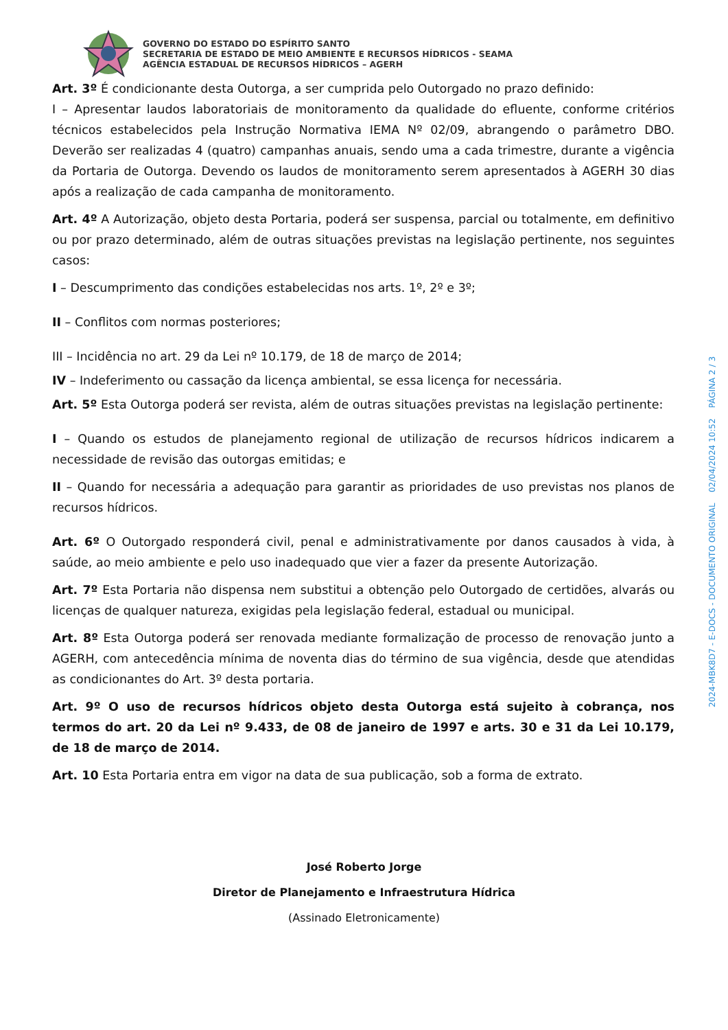GOVERNO DO ESTADO DO ESPÍRITO SANTO
SECRETARIA DE ESTADO DE MEIO AMBIENTE E RECURSOS HÍDRICOS - SEAMA
AGÊNCIA ESTADUAL DE RECURSOS HÍDRICOS – AGERH
Art. 3º É condicionante desta Outorga, a ser cumprida pelo Outorgado no prazo definido:
I – Apresentar laudos laboratoriais de monitoramento da qualidade do efluente, conforme critérios técnicos estabelecidos pela Instrução Normativa IEMA Nº 02/09, abrangendo o parâmetro DBO. Deverão ser realizadas 4 (quatro) campanhas anuais, sendo uma a cada trimestre, durante a vigência da Portaria de Outorga. Devendo os laudos de monitoramento serem apresentados à AGERH 30 dias após a realização de cada campanha de monitoramento.
Art. 4º A Autorização, objeto desta Portaria, poderá ser suspensa, parcial ou totalmente, em definitivo ou por prazo determinado, além de outras situações previstas na legislação pertinente, nos seguintes casos:
I – Descumprimento das condições estabelecidas nos arts. 1º, 2º e 3º;
II – Conflitos com normas posteriores;
III – Incidência no art. 29 da Lei nº 10.179, de 18 de março de 2014;
IV – Indeferimento ou cassação da licença ambiental, se essa licença for necessária.
Art. 5º Esta Outorga poderá ser revista, além de outras situações previstas na legislação pertinente:
I – Quando os estudos de planejamento regional de utilização de recursos hídricos indicarem a necessidade de revisão das outorgas emitidas; e
II – Quando for necessária a adequação para garantir as prioridades de uso previstas nos planos de recursos hídricos.
Art. 6º O Outorgado responderá civil, penal e administrativamente por danos causados à vida, à saúde, ao meio ambiente e pelo uso inadequado que vier a fazer da presente Autorização.
Art. 7º Esta Portaria não dispensa nem substitui a obtenção pelo Outorgado de certidões, alvarás ou licenças de qualquer natureza, exigidas pela legislação federal, estadual ou municipal.
Art. 8º Esta Outorga poderá ser renovada mediante formalização de processo de renovação junto a AGERH, com antecedência mínima de noventa dias do término de sua vigência, desde que atendidas as condicionantes do Art. 3º desta portaria.
Art. 9º O uso de recursos hídricos objeto desta Outorga está sujeito à cobrança, nos termos do art. 20 da Lei nº 9.433, de 08 de janeiro de 1997 e arts. 30 e 31 da Lei 10.179, de 18 de março de 2014.
Art. 10 Esta Portaria entra em vigor na data de sua publicação, sob a forma de extrato.
José Roberto Jorge
Diretor de Planejamento e Infraestrutura Hídrica
(Assinado Eletronicamente)
2024-MBK8D7 - E-DOCS - DOCUMENTO ORIGINAL 02/04/2024 10:52 PÁGINA 2 / 3